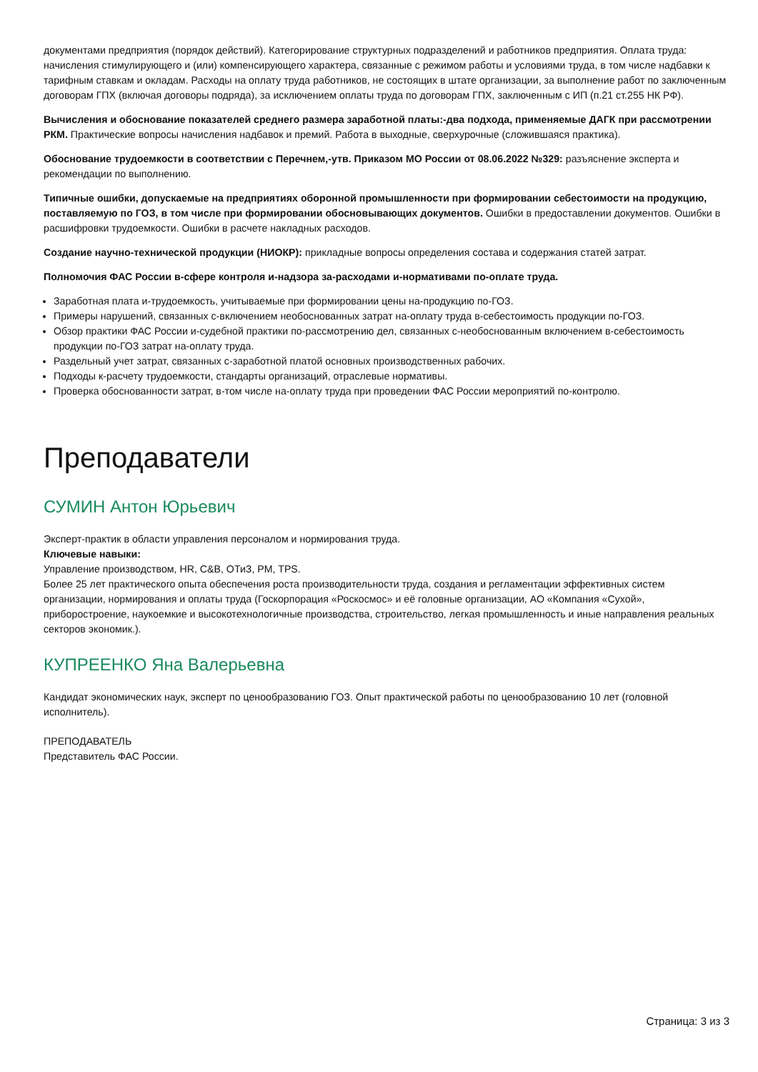документами предприятия (порядок действий). Категорирование структурных подразделений и работников предприятия. Оплата труда: начисления стимулирующего и (или) компенсирующего характера, связанные с режимом работы и условиями труда, в том числе надбавки к тарифным ставкам и окладам. Расходы на оплату труда работников, не состоящих в штате организации, за выполнение работ по заключенным договорам ГПХ (включая договоры подряда), за исключением оплаты труда по договорам ГПХ, заключенным с ИП (п.21 ст.255 НК РФ).
Вычисления и обоснование показателей среднего размера заработной платы:-два подхода, применяемые ДАГК при рассмотрении РКМ. Практические вопросы начисления надбавок и премий. Работа в выходные, сверхурочные (сложившаяся практика).
Обоснование трудоемкости в соответствии с Перечнем,-утв. Приказом МО России от 08.06.2022 №329: разъяснение эксперта и рекомендации по выполнению.
Типичные ошибки, допускаемые на предприятиях оборонной промышленности при формировании себестоимости на продукцию, поставляемую по ГОЗ, в том числе при формировании обосновывающих документов. Ошибки в предоставлении документов. Ошибки в расшифровки трудоемкости. Ошибки в расчете накладных расходов.
Создание научно-технической продукции (НИОКР): прикладные вопросы определения состава и содержания статей затрат.
Полномочия ФАС России в-сфере контроля и-надзора за-расходами и-нормативами по-оплате труда.
Заработная плата и-трудоемкость, учитываемые при формировании цены на-продукцию по-ГОЗ.
Примеры нарушений, связанных с-включением необоснованных затрат на-оплату труда в-себестоимость продукции по-ГОЗ.
Обзор практики ФАС России и-судебной практики по-рассмотрению дел, связанных с-необоснованным включением в-себестоимость продукции по-ГОЗ затрат на-оплату труда.
Раздельный учет затрат, связанных с-заработной платой основных производственных рабочих.
Подходы к-расчету трудоемкости, стандарты организаций, отраслевые нормативы.
Проверка обоснованности затрат, в-том числе на-оплату труда при проведении ФАС России мероприятий по-контролю.
Преподаватели
СУМИН Антон Юрьевич
Эксперт-практик в области управления персоналом и нормирования труда.
Ключевые навыки:
Управление производством, HR, C&B, ОТиЗ, PM, TPS.
Более 25 лет практического опыта обеспечения роста производительности труда, создания и регламентации эффективных систем организации, нормирования и оплаты труда (Госкорпорация «Роскосмос» и её головные организации, АО «Компания «Сухой», приборостроение, наукоемкие и высокотехнологичные производства, строительство, легкая промышленность и иные направления реальных секторов экономик.).
КУПРЕЕНКО Яна Валерьевна
Кандидат экономических наук, эксперт по ценообразованию ГОЗ. Опыт практической работы по ценообразованию 10 лет (головной исполнитель).
ПРЕПОДАВАТЕЛЬ
Представитель ФАС России.
Страница: 3 из 3